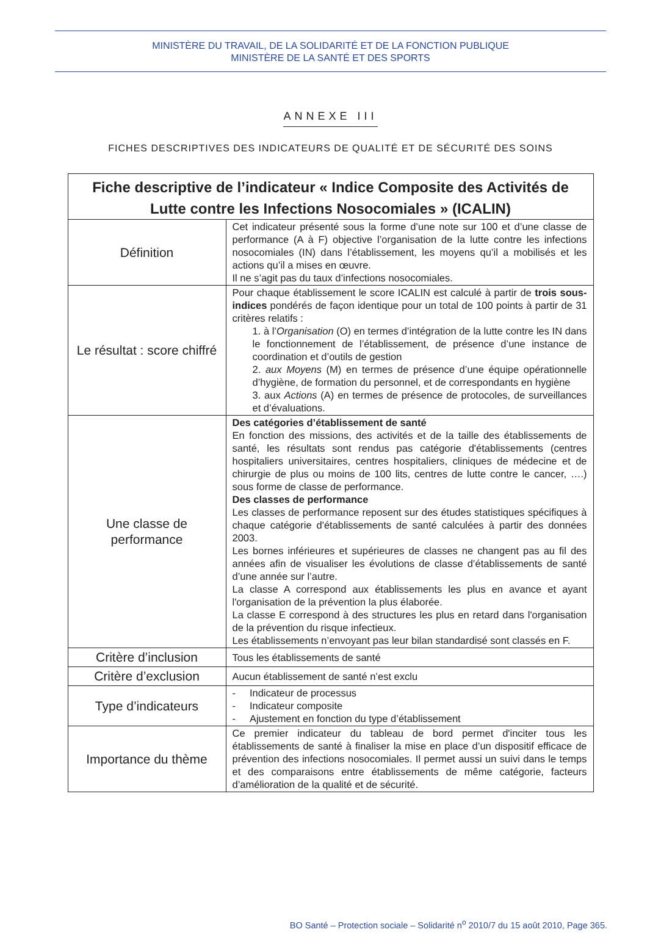MINISTÈRE DU TRAVAIL, DE LA SOLIDARITÉ ET DE LA FONCTION PUBLIQUE
MINISTÈRE DE LA SANTÉ ET DES SPORTS
ANNEXE III
FICHES DESCRIPTIVES DES INDICATEURS DE QUALITÉ ET DE SÉCURITÉ DES SOINS
| Fiche descriptive de l’indicateur « Indice Composite des Activités de Lutte contre les Infections Nosocomiales » (ICALIN) | |
| --- | --- |
| Définition | Cet indicateur présenté sous la forme d’une note sur 100 et d’une classe de performance (A à F) objective l’organisation de la lutte contre les infections nosocomiales (IN) dans l’établissement, les moyens qu’il a mobilisés et les actions qu’il a mises en œuvre. Il ne s’agit pas du taux d’infections nosocomiales. |
| Le résultat : score chiffré | Pour chaque établissement le score ICALIN est calculé à partir de trois sous-indices pondérés de façon identique pour un total de 100 points à partir de 31 critères relatifs : 1. à l’ Organisation (O) en termes d’intégration de la lutte contre les IN dans le fonctionnement de l’établissement, de présence d’une instance de coordination et d’outils de gestion 2. aux Moyens (M) en termes de présence d’une équipe opérationnelle d’hygiène, de formation du personnel, et de correspondants en hygiène 3. aux Actions (A) en termes de présence de protocoles, de surveillances et d’évaluations. |
| Une classe de performance | Des catégories d’établissement de santé En fonction des missions, des activités et de la taille des établissements de santé, les résultats sont rendus pas catégorie d'établissements (centres hospitaliers universitaires, centres hospitaliers, cliniques de médecine et de chirurgie de plus ou moins de 100 lits, centres de lutte contre le cancer, ….) sous forme de classe de performance. Des classes de performance Les classes de performance reposent sur des études statistiques spécifiques à chaque catégorie d'établissements de santé calculées à partir des données 2003. Les bornes inférieures et supérieures de classes ne changent pas au fil des années afin de visualiser les évolutions de classe d’établissements de santé d’une année sur l’autre. La classe A correspond aux établissements les plus en avance et ayant l'organisation de la prévention la plus élaborée. La classe E correspond à des structures les plus en retard dans l'organisation de la prévention du risque infectieux. Les établissements n’envoyant pas leur bilan standardisé sont classés en F. |
| Critère d’inclusion | Tous les établissements de santé |
| Critère d’exclusion | Aucun établissement de santé n’est exclu |
| Type d’indicateurs | - Indicateur de processus - Indicateur composite - Ajustement en fonction du type d’établissement |
| Importance du thème | Ce premier indicateur du tableau de bord permet d'inciter tous les établissements de santé à finaliser la mise en place d’un dispositif efficace de prévention des infections nosocomiales. Il permet aussi un suivi dans le temps et des comparaisons entre établissements de même catégorie, facteurs d’amélioration de la qualité et de sécurité. |
BO Santé – Protection sociale – Solidarité n<sup>o</sup> 2010/7 du 15 août 2010, Page 365.